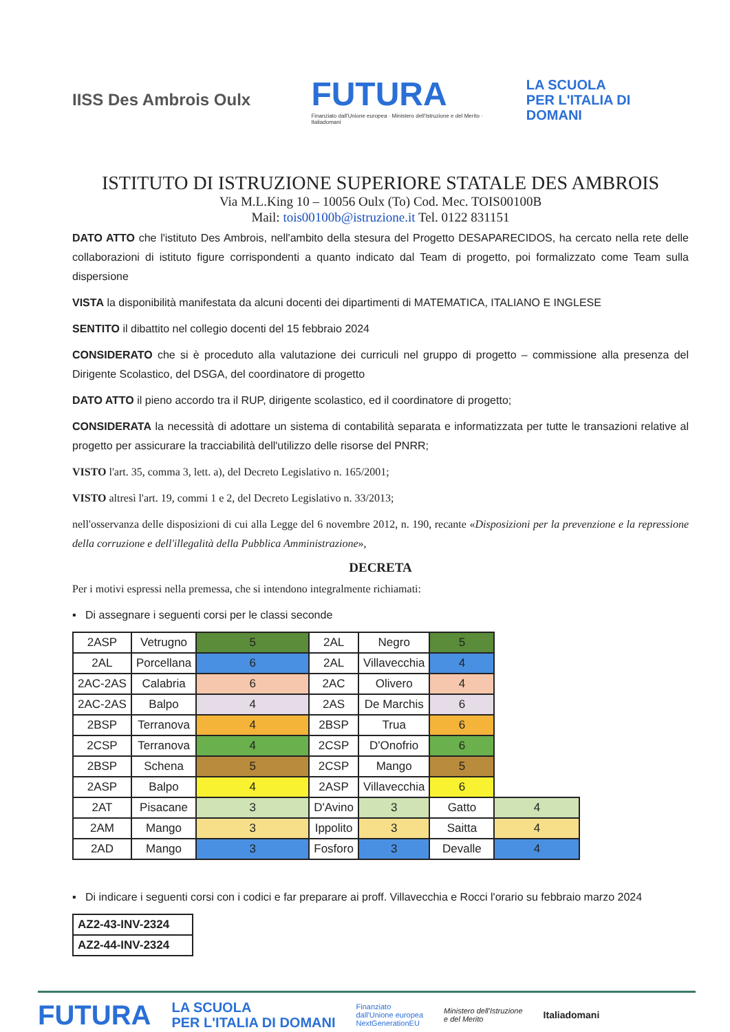IISS Des Ambrois Oulx
FUTURA
Finanziato dall'Unione europea · Ministero dell'Istruzione e del Merito · Italiadomani
LA SCUOLA
PER L'ITALIA DI DOMANI
ISTITUTO DI ISTRUZIONE SUPERIORE STATALE DES AMBROIS
Via M.L.King 10 – 10056 Oulx (To) Cod. Mec. TOIS00100B
Mail: tois00100b@istruzione.it Tel. 0122 831151
DATO ATTO che l'istituto Des Ambrois, nell'ambito della stesura del Progetto DESAPARECIDOS, ha cercato nella rete delle collaborazioni di istituto figure corrispondenti a quanto indicato dal Team di progetto, poi formalizzato come Team sulla dispersione
VISTA la disponibilità manifestata da alcuni docenti dei dipartimenti di MATEMATICA, ITALIANO E INGLESE
SENTITO il dibattito nel collegio docenti del 15 febbraio 2024
CONSIDERATO che si è proceduto alla valutazione dei curriculi nel gruppo di progetto – commissione alla presenza del Dirigente Scolastico, del DSGA, del coordinatore di progetto
DATO ATTO il pieno accordo tra il RUP, dirigente scolastico, ed il coordinatore di progetto;
CONSIDERATA la necessità di adottare un sistema di contabilità separata e informatizzata per tutte le transazioni relative al progetto per assicurare la tracciabilità dell'utilizzo delle risorse del PNRR;
VISTO l'art. 35, comma 3, lett. a), del Decreto Legislativo n. 165/2001;
VISTO altresì l'art. 19, commi 1 e 2, del Decreto Legislativo n. 33/2013;
nell'osservanza delle disposizioni di cui alla Legge del 6 novembre 2012, n. 190, recante «Disposizioni per la prevenzione e la repressione della corruzione e dell'illegalità della Pubblica Amministrazione»,
DECRETA
Per i motivi espressi nella premessa, che si intendono integralmente richiamati:
▪ Di assegnare i seguenti corsi per le classi seconde
| 2ASP | Vetrugno | 5 | 2AL | Negro | 5 | |
| 2AL | Porcellana | 6 | 2AL | Villavecchia | 4 | |
| 2AC-2AS | Calabria | 6 | 2AC | Olivero | 4 | |
| 2AC-2AS | Balpo | 4 | 2AS | De Marchis | 6 | |
| 2BSP | Terranova | 4 | 2BSP | Trua | 6 | |
| 2CSP | Terranova | 4 | 2CSP | D'Onofrio | 6 | |
| 2BSP | Schena | 5 | 2CSP | Mango | 5 | |
| 2ASP | Balpo | 4 | 2ASP | Villavecchia | 6 | |
| 2AT | Pisacane | 3 | D'Avino | 3 | Gatto | 4 |
| 2AM | Mango | 3 | Ippolito | 3 | Saitta | 4 |
| 2AD | Mango | 3 | Fosforo | 3 | Devalle | 4 |
▪ Di indicare i seguenti corsi con i codici e far preparare ai proff. Villavecchia e Rocci l'orario su febbraio marzo 2024
| AZ2-43-INV-2324 |
| AZ2-44-INV-2324 |
FUTURA
LA SCUOLA
PER L'ITALIA DI DOMANI
Finanziato
dall'Unione europea
NextGenerationEU
Ministero dell'Istruzione
e del Merito
Italiadomani